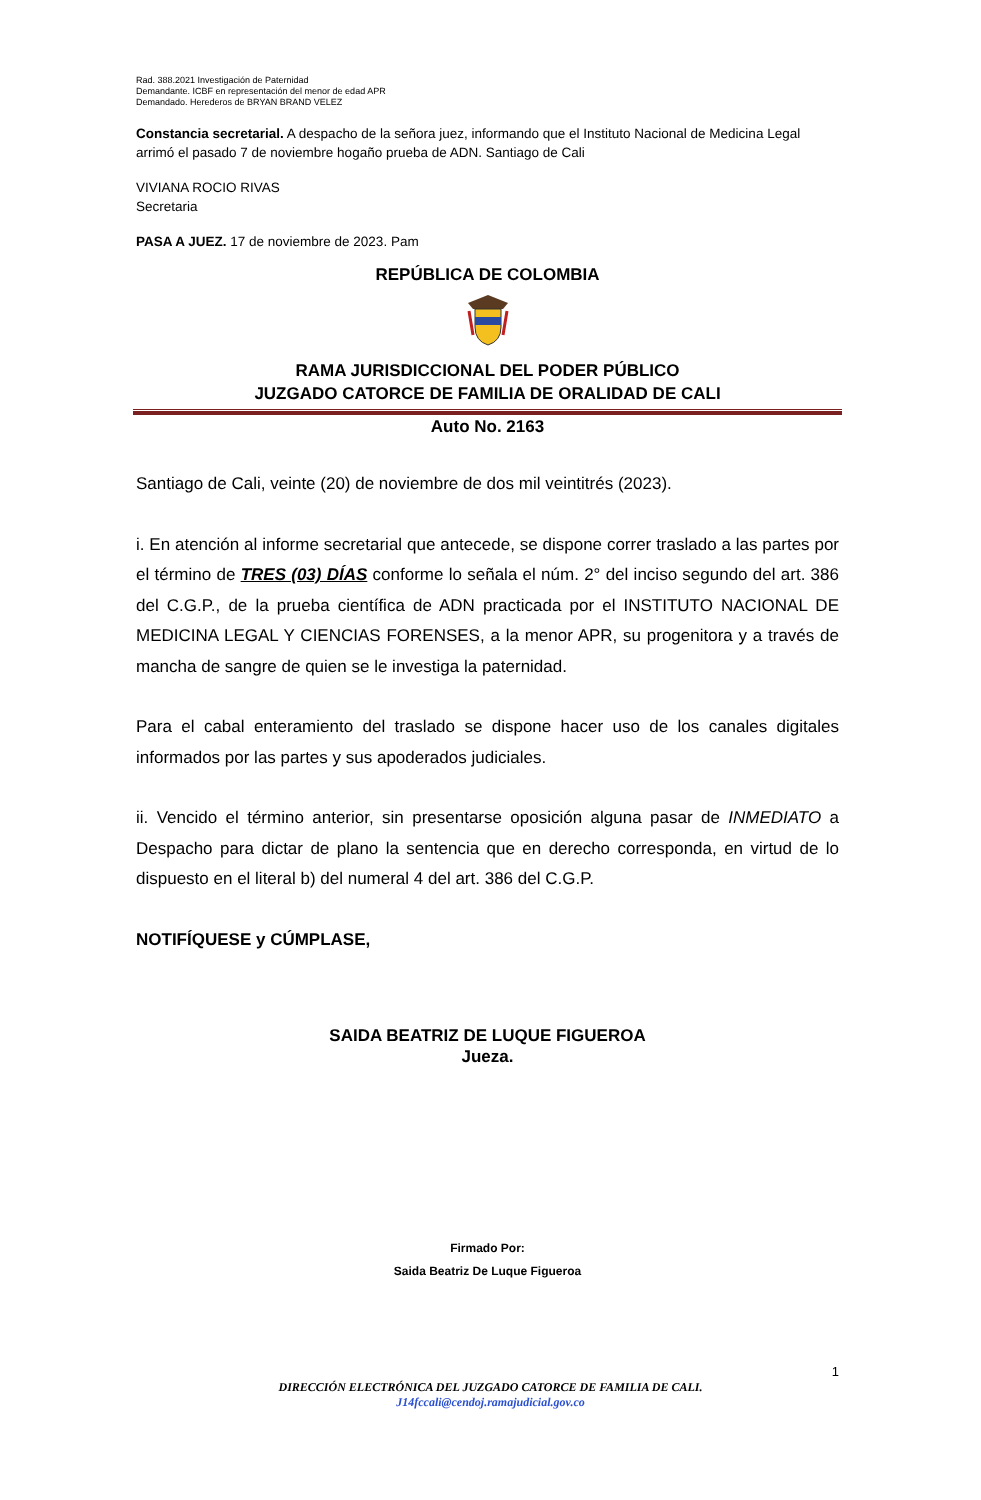Rad. 388.2021 Investigación de Paternidad
Demandante. ICBF en representación del menor de edad APR
Demandado. Herederos de BRYAN BRAND VELEZ
Constancia secretarial. A despacho de la señora juez, informando que el Instituto Nacional de Medicina Legal arrimó el pasado 7 de noviembre hogaño prueba de ADN. Santiago de Cali
VIVIANA ROCIO RIVAS
Secretaria
PASA A JUEZ. 17 de noviembre de 2023. Pam
REPÚBLICA DE COLOMBIA
RAMA JURISDICCIONAL DEL PODER PÚBLICO
JUZGADO CATORCE DE FAMILIA DE ORALIDAD DE CALI
Auto No. 2163
Santiago de Cali, veinte (20) de noviembre de dos mil veintitrés (2023).
i. En atención al informe secretarial que antecede, se dispone correr traslado a las partes por el término de TRES (03) DÍAS conforme lo señala el núm. 2° del inciso segundo del art. 386 del C.G.P., de la prueba científica de ADN practicada por el INSTITUTO NACIONAL DE MEDICINA LEGAL Y CIENCIAS FORENSES, a la menor APR, su progenitora y a través de mancha de sangre de quien se le investiga la paternidad.
Para el cabal enteramiento del traslado se dispone hacer uso de los canales digitales informados por las partes y sus apoderados judiciales.
ii. Vencido el término anterior, sin presentarse oposición alguna pasar de INMEDIATO a Despacho para dictar de plano la sentencia que en derecho corresponda, en virtud de lo dispuesto en el literal b) del numeral 4 del art. 386 del C.G.P.
NOTIFÍQUESE y CÚMPLASE,
SAIDA BEATRIZ DE LUQUE FIGUEROA
Jueza.
Firmado Por:
Saida Beatriz De Luque Figueroa
1
DIRECCIÓN ELECTRÓNICA DEL JUZGADO CATORCE DE FAMILIA DE CALI.
J14fccali@cendoj.ramajudicial.gov.co